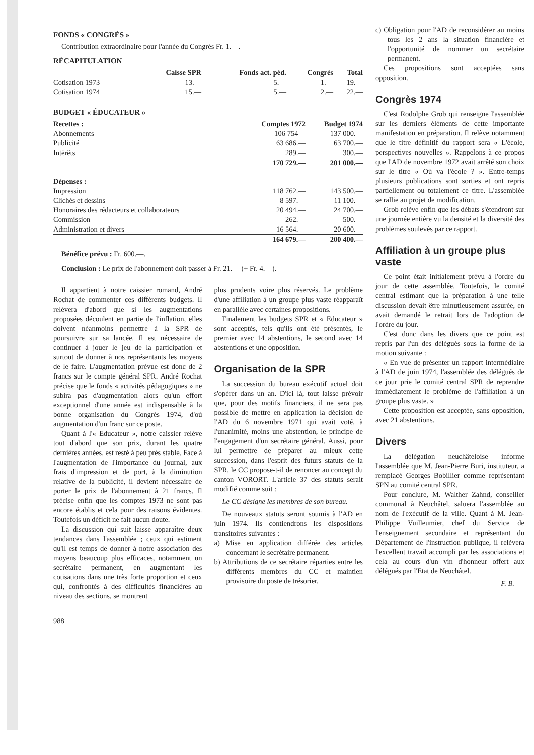FONDS « CONGRÈS »
Contribution extraordinaire pour l'année du Congrès Fr. 1.—.
RÉCAPITULATION
| | Caisse SPR | Fonds act. péd. | Congrès | Total |
| --- | --- | --- | --- | --- |
| Cotisation 1973 | 13.— | 5.— | 1.— | 19.— |
| Cotisation 1974 | 15.— | 5.— | 2.— | 22.— |
BUDGET « ÉDUCATEUR »
| Recettes : | Comptes 1972 | Budget 1974 |
| --- | --- | --- |
| Abonnements | 106 754— | 137 000.— |
| Publicité | 63 686.— | 63 700.— |
| Intérêts | 289.— | 300.— |
| | 170 729.— | 201 000.— |
| Dépenses : | | |
| Impression | 118 762.— | 143 500.— |
| Clichés et dessins | 8 597.— | 11 100.— |
| Honoraires des rédacteurs et collaborateurs | 20 494.— | 24 700.— |
| Commission | 262.— | 500.— |
| Administration et divers | 16 564.— | 20 600.— |
| | 164 679.— | 200 400.— |
Bénéfice prévu : Fr. 600.—.
Conclusion : Le prix de l'abonnement doit passer à Fr. 21.— (+ Fr. 4.—).
Il appartient à notre caissier romand, André Rochat de commenter ces différents budgets. Il relèvera d'abord que si les augmentations proposées découlent en partie de l'inflation, elles doivent néanmoins permettre à la SPR de poursuivre sur sa lancée. Il est nécessaire de continuer à jouer le jeu de la participation et surtout de donner à nos représentants les moyens de le faire. L'augmentation prévue est donc de 2 francs sur le compte général SPR. André Rochat précise que le fonds « activités pédagogiques » ne subira pas d'augmentation alors qu'un effort exceptionnel d'une année est indispensable à la bonne organisation du Congrès 1974, d'où augmentation d'un franc sur ce poste.
Quant à l'« Educateur », notre caissier relève tout d'abord que son prix, durant les quatre dernières années, est resté à peu près stable. Face à l'augmentation de l'importance du journal, aux frais d'impression et de port, à la diminution relative de la publicité, il devient nécessaire de porter le prix de l'abonnement à 21 francs. Il précise enfin que les comptes 1973 ne sont pas encore établis et cela pour des raisons évidentes. Toutefois un déficit ne fait aucun doute.
La discussion qui suit laisse apparaître deux tendances dans l'assemblée ; ceux qui estiment qu'il est temps de donner à notre association des moyens beaucoup plus efficaces, notamment un secrétaire permanent, en augmentant les cotisations dans une très forte proportion et ceux qui, confrontés à des difficultés financières au niveau des sections, se montrent
plus prudents voire plus réservés. Le problème d'une affiliation à un groupe plus vaste réapparaît en parallèle avec certaines propositions.
Finalement les budgets SPR et « Educateur » sont acceptés, tels qu'ils ont été présentés, le premier avec 14 abstentions, le second avec 14 abstentions et une opposition.
Organisation de la SPR
La succession du bureau exécutif actuel doit s'opérer dans un an. D'ici là, tout laisse prévoir que, pour des motifs financiers, il ne sera pas possible de mettre en application la décision de l'AD du 6 novembre 1971 qui avait voté, à l'unanimité, moins une abstention, le principe de l'engagement d'un secrétaire général. Aussi, pour lui permettre de préparer au mieux cette succession, dans l'esprit des futurs statuts de la SPR, le CC propose-t-il de renoncer au concept du canton VORORT. L'article 37 des statuts serait modifié comme suit :
Le CC désigne les membres de son bureau.
De nouveaux statuts seront soumis à l'AD en juin 1974. Ils contiendrons les dispositions transitoires suivantes :
a) Mise en application différée des articles concernant le secrétaire permanent.
b) Attributions de ce secrétaire réparties entre les différents membres du CC et maintien provisoire du poste de trésorier.
988
c) Obligation pour l'AD de reconsidérer au moins tous les 2 ans la situation financière et l'opportunité de nommer un secrétaire permanent.
Ces propositions sont acceptées sans opposition.
Congrès 1974
C'est Rodolphe Grob qui renseigne l'assemblée sur les derniers éléments de cette importante manifestation en préparation. Il relève notamment que le titre définitif du rapport sera « L'école, perspectives nouvelles ». Rappelons à ce propos que l'AD de novembre 1972 avait arrêté son choix sur le titre « Où va l'école ? ». Entre-temps plusieurs publications sont sorties et ont repris partiellement ou totalement ce titre. L'assemblée se rallie au projet de modification.
Grob relève enfin que les débats s'étendront sur une journée entière vu la densité et la diversité des problèmes soulevés par ce rapport.
Affiliation à un groupe plus vaste
Ce point était initialement prévu à l'ordre du jour de cette assemblée. Toutefois, le comité central estimant que la préparation à une telle discussion devait être minutieusement assurée, en avait demandé le retrait lors de l'adoption de l'ordre du jour.
C'est donc dans les divers que ce point est repris par l'un des délégués sous la forme de la motion suivante :
« En vue de présenter un rapport intermédiaire à l'AD de juin 1974, l'assemblée des délégués de ce jour prie le comité central SPR de reprendre immédiatement le problème de l'affiliation à un groupe plus vaste. »
Cette proposition est acceptée, sans opposition, avec 21 abstentions.
Divers
La délégation neuchâteloise informe l'assemblée que M. Jean-Pierre Buri, instituteur, a remplacé Georges Bobillier comme représentant SPN au comité central SPR.
Pour conclure, M. Walther Zahnd, conseiller communal à Neuchâtel, saluera l'assemblée au nom de l'exécutif de la ville. Quant à M. Jean-Philippe Vuilleumier, chef du Service de l'enseignement secondaire et représentant du Département de l'instruction publique, il relèvera l'excellent travail accompli par les associations et cela au cours d'un vin d'honneur offert aux délégués par l'Etat de Neuchâtel.
F. B.